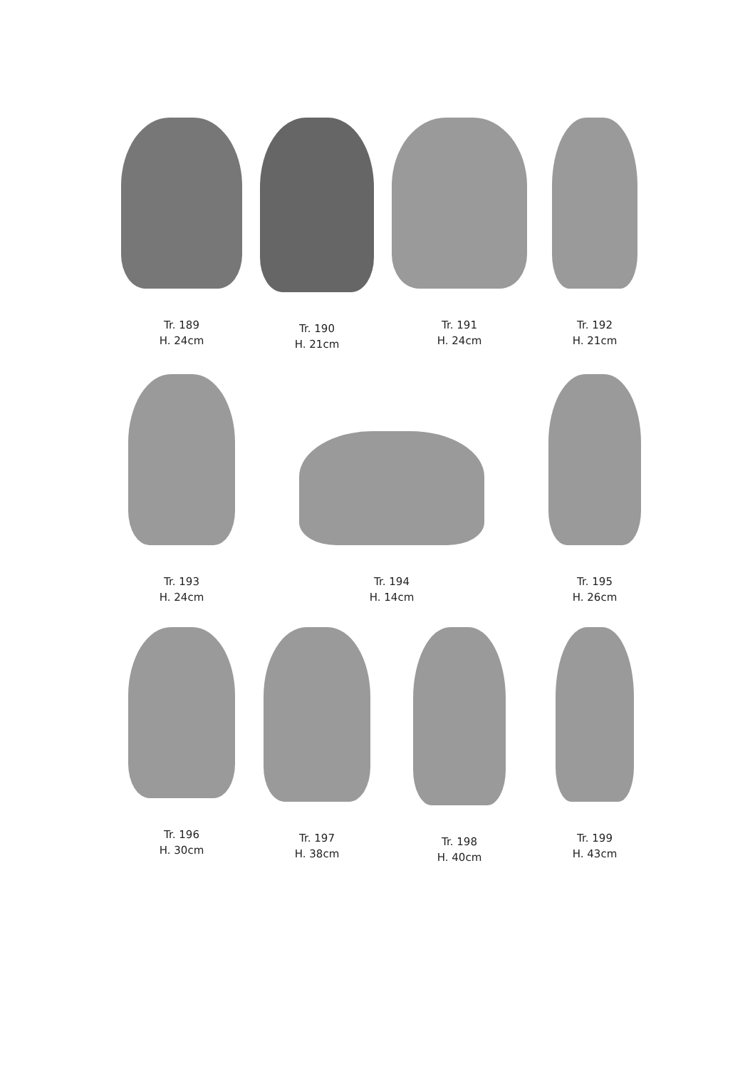Tr. 189
H. 24cm
Tr. 190
H. 21cm
Tr. 191
H. 24cm
Tr. 192
H. 21cm
Tr. 193
H. 24cm
Tr. 194
H. 14cm
Tr. 195
H. 26cm
Tr. 196
H. 30cm
Tr. 197
H. 38cm
Tr. 198
H. 40cm
Tr. 199
H. 43cm